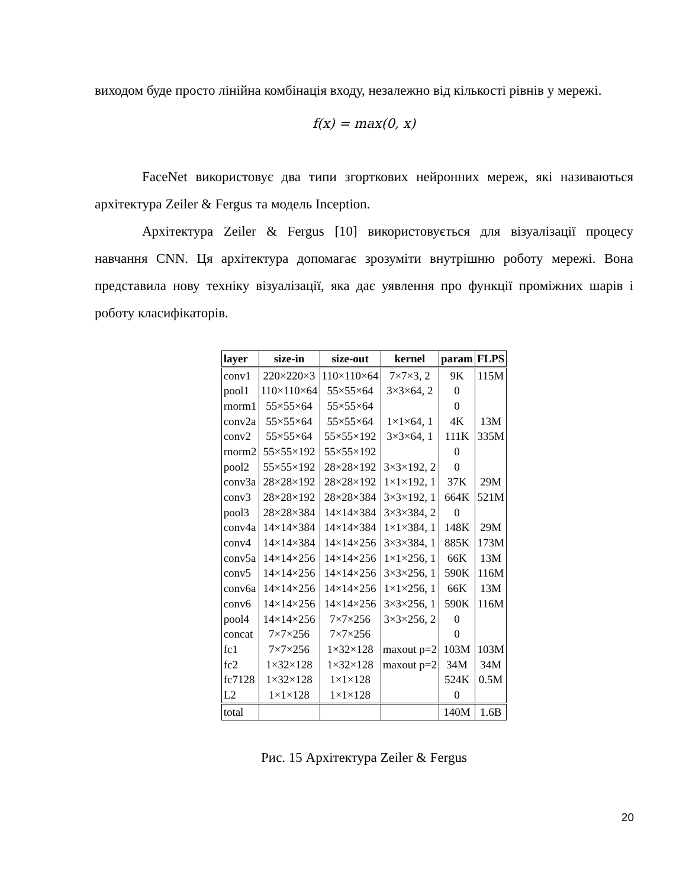виходом буде просто лінійна комбінація входу, незалежно від кількості рівнів у мережі.
f(x) = max(0, x)
FaceNet використовує два типи згорткових нейронних мереж, які називаються архітектура Zeiler & Fergus та модель Inception.
Архітектура Zeiler & Fergus [10] використовується для візуалізації процесу навчання CNN. Ця архітектура допомагає зрозуміти внутрішню роботу мережі. Вона представила нову техніку візуалізації, яка дає уявлення про функції проміжних шарів і роботу класифікаторів.
| layer | size-in | size-out | kernel | param | FLPS |
| --- | --- | --- | --- | --- | --- |
| conv1 | 220×220×3 | 110×110×64 | 7×7×3, 2 | 9K | 115M |
| pool1 | 110×110×64 | 55×55×64 | 3×3×64, 2 | 0 | |
| rnorm1 | 55×55×64 | 55×55×64 | | 0 | |
| conv2a | 55×55×64 | 55×55×64 | 1×1×64, 1 | 4K | 13M |
| conv2 | 55×55×64 | 55×55×192 | 3×3×64, 1 | 111K | 335M |
| rnorm2 | 55×55×192 | 55×55×192 | | 0 | |
| pool2 | 55×55×192 | 28×28×192 | 3×3×192, 2 | 0 | |
| conv3a | 28×28×192 | 28×28×192 | 1×1×192, 1 | 37K | 29M |
| conv3 | 28×28×192 | 28×28×384 | 3×3×192, 1 | 664K | 521M |
| pool3 | 28×28×384 | 14×14×384 | 3×3×384, 2 | 0 | |
| conv4a | 14×14×384 | 14×14×384 | 1×1×384, 1 | 148K | 29M |
| conv4 | 14×14×384 | 14×14×256 | 3×3×384, 1 | 885K | 173M |
| conv5a | 14×14×256 | 14×14×256 | 1×1×256, 1 | 66K | 13M |
| conv5 | 14×14×256 | 14×14×256 | 3×3×256, 1 | 590K | 116M |
| conv6a | 14×14×256 | 14×14×256 | 1×1×256, 1 | 66K | 13M |
| conv6 | 14×14×256 | 14×14×256 | 3×3×256, 1 | 590K | 116M |
| pool4 | 14×14×256 | 7×7×256 | 3×3×256, 2 | 0 | |
| concat | 7×7×256 | 7×7×256 | | 0 | |
| fc1 | 7×7×256 | 1×32×128 | maxout p=2 | 103M | 103M |
| fc2 | 1×32×128 | 1×32×128 | maxout p=2 | 34M | 34M |
| fc7128 | 1×32×128 | 1×1×128 | | 524K | 0.5M |
| L2 | 1×1×128 | 1×1×128 | | 0 | |
| total | | | | 140M | 1.6B |
Рис. 15 Архітектура Zeiler & Fergus
20